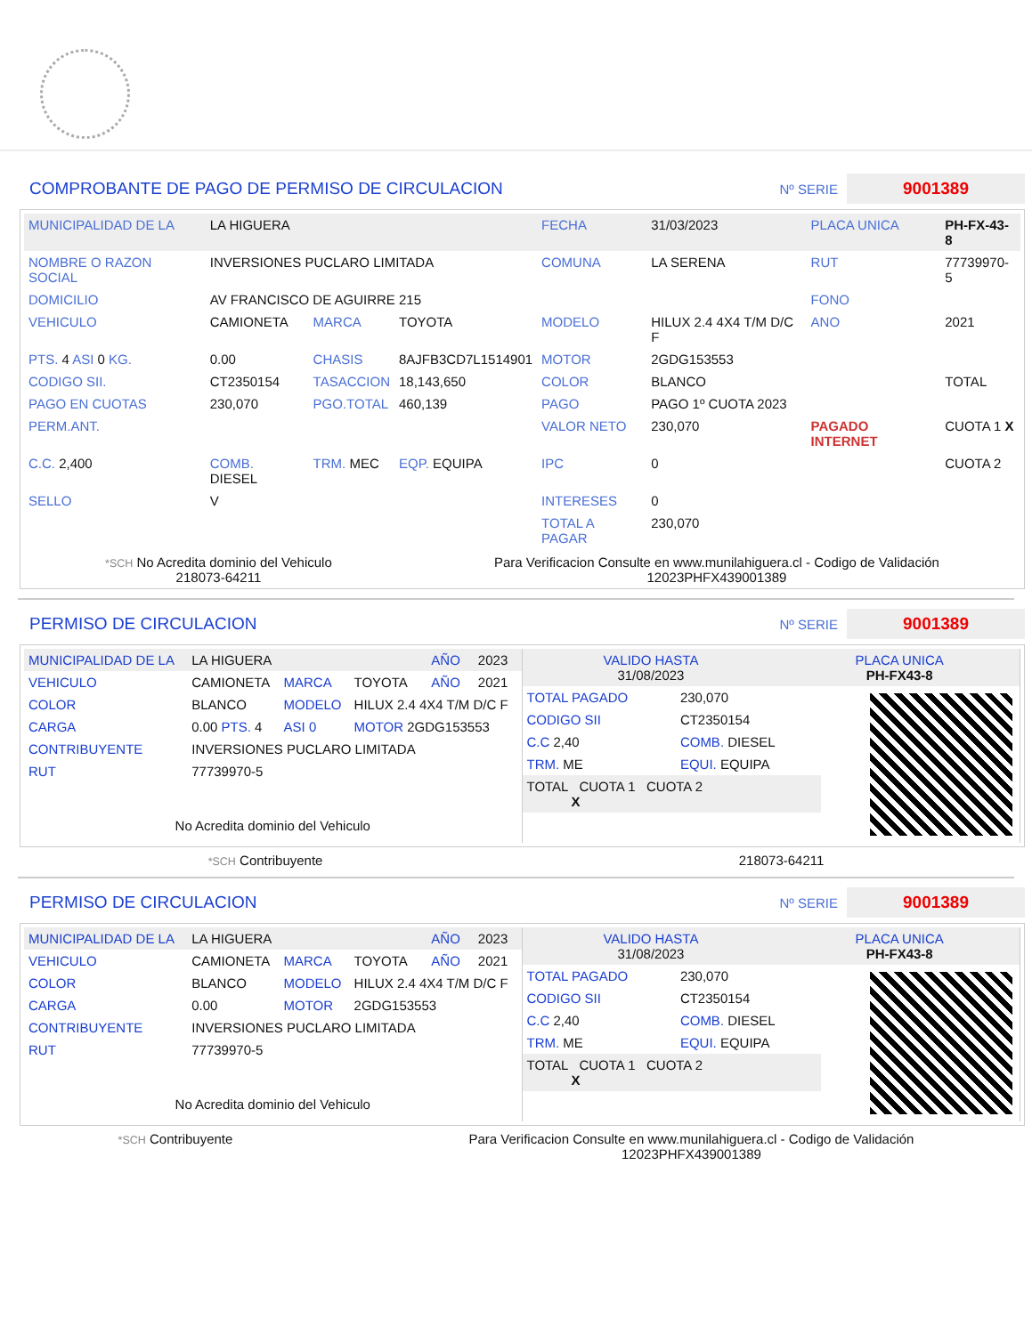COMPROBANTE DE PAGO DE PERMISO DE CIRCULACION Nº SERIE 9001389
| MUNICIPALIDAD DE LA | LA HIGUERA | | | FECHA | 31/03/2023 | PLACA UNICA | PH-FX-43-8 |
| NOMBRE O RAZON SOCIAL | INVERSIONES PUCLARO LIMITADA | | | COMUNA | LA SERENA | RUT | 77739970-5 |
| DOMICILIO | AV FRANCISCO DE AGUIRRE 215 | | | | | FONO | |
| VEHICULO | CAMIONETA | MARCA | TOYOTA | MODELO | HILUX 2.4 4X4 T/M D/C F | ANO | 2021 |
| PTS. 4 ASI 0 KG. | 0.00 | CHASIS | 8AJFB3CD7L1514901 | MOTOR | 2GDG153553 | | |
| CODIGO SII. | CT2350154 | TASACCION | 18,143,650 | COLOR | BLANCO | | TOTAL |
| PAGO EN CUOTAS | 230,070 | PGO.TOTAL | 460,139 | PAGO | PAGO 1º CUOTA 2023 | | |
| PERM.ANT. | | | | VALOR NETO | 230,070 | PAGADO INTERNET | CUOTA 1 X |
| C.C. 2,400 | COMB. DIESEL | TRM. MEC | EQP. EQUIPA | IPC | 0 | | CUOTA 2 |
| SELLO | V | | | INTERESES | 0 | | |
| | | | | TOTAL A PAGAR | 230,070 | | |
*SCH No Acredita dominio del Vehiculo
218073-64211
Para Verificacion Consulte en www.munilahiguera.cl - Codigo de Validación
12023PHFX439001389
PERMISO DE CIRCULACION Nº SERIE 9001389
| MUNICIPALIDAD DE LA | LA HIGUERA | | | AÑO | 2023 |
| VEHICULO | CAMIONETA | MARCA | TOYOTA | AÑO | 2021 |
| COLOR | BLANCO | MODELO | HILUX 2.4 4X4 T/M D/C F | | |
| CARGA | 0.00 PTS. 4 | ASI 0 | MOTOR 2GDG153553 | | |
| CONTRIBUYENTE | INVERSIONES PUCLARO LIMITADA | | | | |
| RUT | 77739970-5 | | | | |
| No Acredita dominio del Vehiculo | | | | | |
| VALIDO HASTA 31/08/2023 | PLACA UNICA PH-FX43-8 |
| TOTAL PAGADO | 230,070 |
| CODIGO SII | CT2350154 |
| C.C 2,40 | COMB. DIESEL |
| TRM. ME | EQUI. EQUIPA |
| TOTAL CUOTA 1 CUOTA 2 X | |
*SCH Contribuyente 218073-64211
PERMISO DE CIRCULACION Nº SERIE 9001389
| MUNICIPALIDAD DE LA | LA HIGUERA | | | AÑO | 2023 |
| VEHICULO | CAMIONETA | MARCA | TOYOTA | AÑO | 2021 |
| COLOR | BLANCO | MODELO | HILUX 2.4 4X4 T/M D/C F | | |
| CARGA | 0.00 | MOTOR | 2GDG153553 | | |
| CONTRIBUYENTE | INVERSIONES PUCLARO LIMITADA | | | | |
| RUT | 77739970-5 | | | | |
| No Acredita dominio del Vehiculo | | | | | |
| VALIDO HASTA 31/08/2023 | PLACA UNICA PH-FX43-8 |
| TOTAL PAGADO | 230,070 |
| CODIGO SII | CT2350154 |
| C.C 2,40 | COMB. DIESEL |
| TRM. ME | EQUI. EQUIPA |
| TOTAL CUOTA 1 CUOTA 2 X | |
*SCH Contribuyente Para Verificacion Consulte en www.munilahiguera.cl - Codigo de Validación
12023PHFX439001389